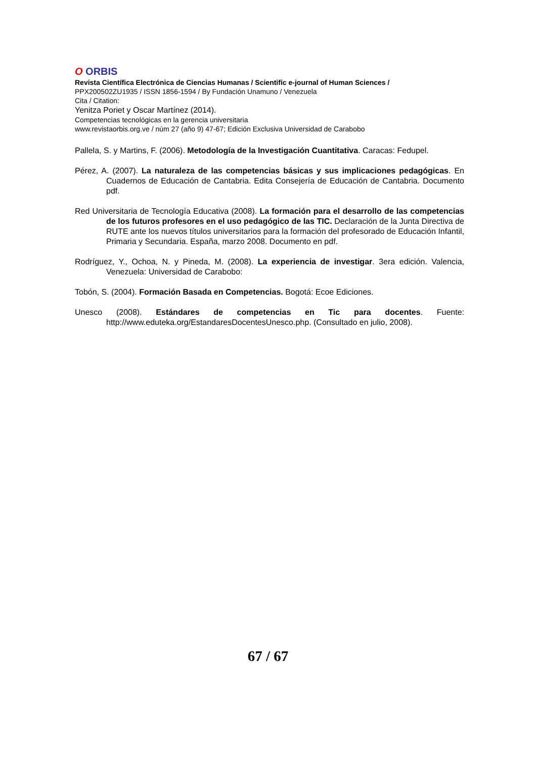O ORBIS
Revista Científica Electrónica de Ciencias Humanas / Scientific e-journal of Human Sciences /
PPX200502ZU1935 / ISSN 1856-1594 / By Fundación Unamuno / Venezuela
Cita / Citation:
Yenitza Poriet y Oscar Martínez (2014).
Competencias tecnológicas en la gerencia universitaria
www.revistaorbis.org.ve / núm 27 (año 9) 47-67; Edición Exclusiva Universidad de Carabobo
Pallela, S. y Martins, F. (2006). Metodología de la Investigación Cuantitativa. Caracas: Fedupel.
Pérez, A. (2007). La naturaleza de las competencias básicas y sus implicaciones pedagógicas. En Cuadernos de Educación de Cantabria. Edita Consejería de Educación de Cantabria. Documento pdf.
Red Universitaria de Tecnología Educativa (2008). La formación para el desarrollo de las competencias de los futuros profesores en el uso pedagógico de las TIC. Declaración de la Junta Directiva de RUTE ante los nuevos títulos universitarios para la formación del profesorado de Educación Infantil, Primaria y Secundaria. España, marzo 2008. Documento en pdf.
Rodríguez, Y., Ochoa, N. y Pineda, M. (2008). La experiencia de investigar. 3era edición. Valencia, Venezuela: Universidad de Carabobo:
Tobón, S. (2004). Formación Basada en Competencias. Bogotá: Ecoe Ediciones.
Unesco (2008). Estándares de competencias en Tic para docentes. Fuente: http://www.eduteka.org/EstandaresDocentesUnesco.php. (Consultado en julio, 2008).
67 / 67